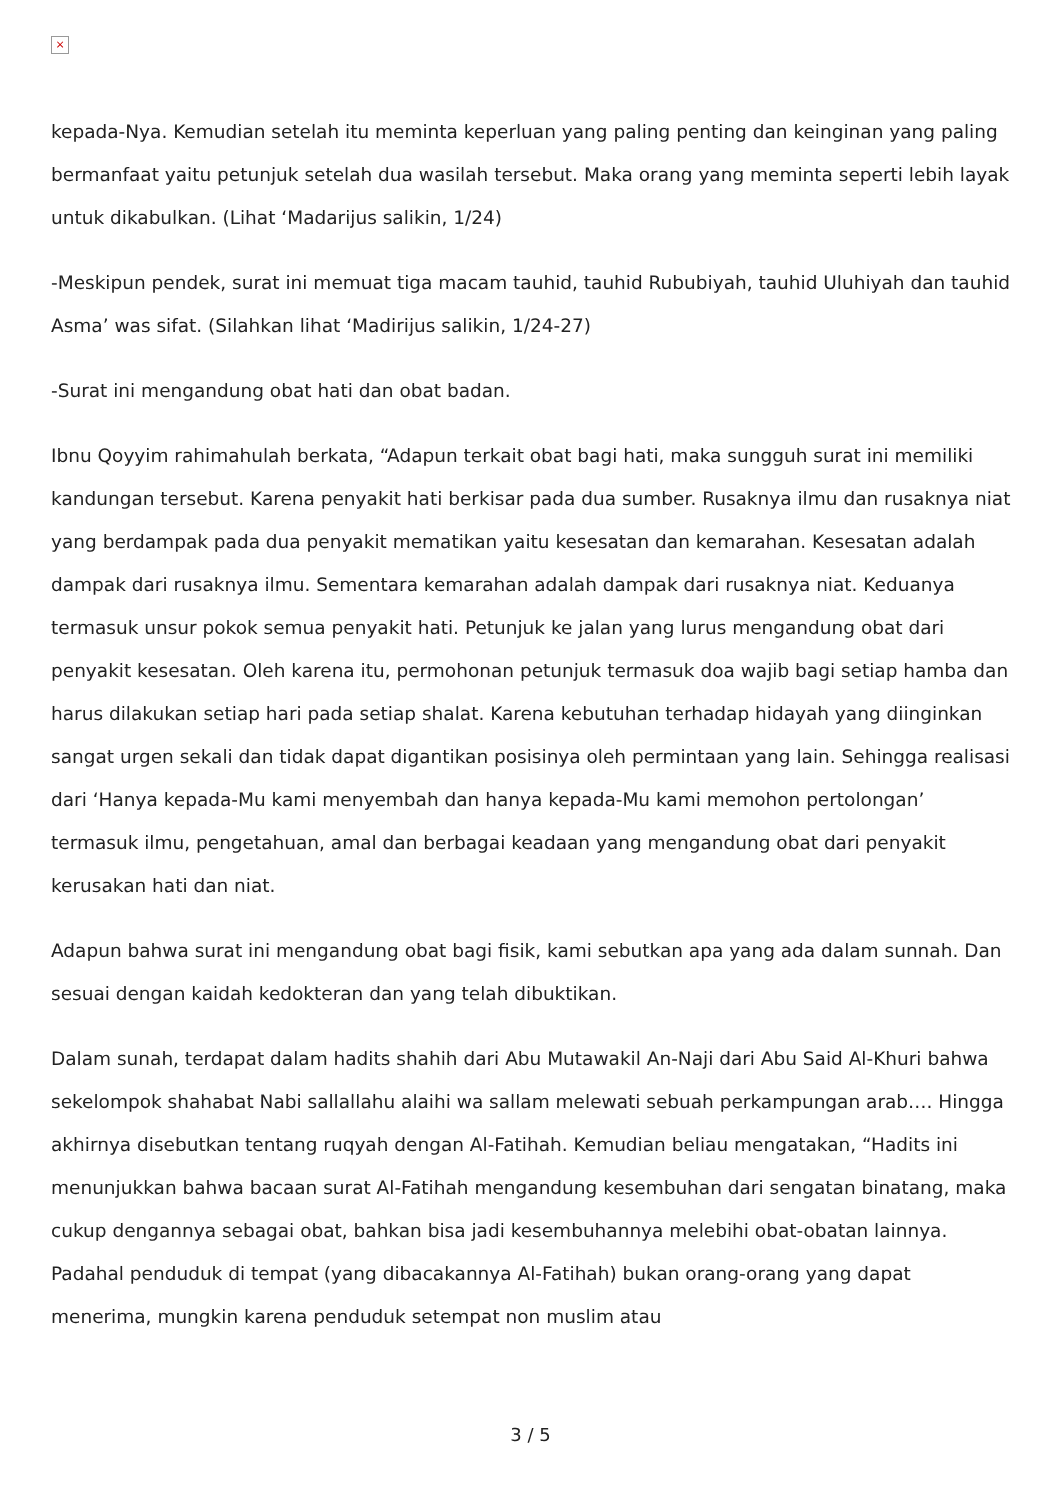×
kepada-Nya. Kemudian setelah itu meminta keperluan yang paling penting dan keinginan yang paling bermanfaat yaitu petunjuk setelah dua wasilah tersebut. Maka orang yang meminta seperti lebih layak untuk dikabulkan. (Lihat ‘Madarijus salikin, 1/24)
-Meskipun pendek, surat ini memuat tiga macam tauhid, tauhid Rububiyah, tauhid Uluhiyah dan tauhid Asma’ was sifat. (Silahkan lihat ‘Madirijus salikin, 1/24-27)
-Surat ini mengandung obat hati dan obat badan.
Ibnu Qoyyim rahimahulah berkata, “Adapun terkait obat bagi hati, maka sungguh surat ini memiliki kandungan tersebut. Karena penyakit hati berkisar pada dua sumber. Rusaknya ilmu dan rusaknya niat yang berdampak pada dua penyakit mematikan yaitu kesesatan dan kemarahan. Kesesatan adalah dampak dari rusaknya ilmu. Sementara kemarahan adalah dampak dari rusaknya niat. Keduanya termasuk unsur pokok semua penyakit hati. Petunjuk ke jalan yang lurus mengandung obat dari penyakit kesesatan. Oleh karena itu, permohonan petunjuk termasuk doa wajib bagi setiap hamba dan harus dilakukan setiap hari pada setiap shalat. Karena kebutuhan terhadap hidayah yang diinginkan sangat urgen sekali dan tidak dapat digantikan posisinya oleh permintaan yang lain. Sehingga realisasi dari ‘Hanya kepada-Mu kami menyembah dan hanya kepada-Mu kami memohon pertolongan’ termasuk ilmu, pengetahuan, amal dan berbagai keadaan yang mengandung obat dari penyakit kerusakan hati dan niat.
Adapun bahwa surat ini mengandung obat bagi fisik, kami sebutkan apa yang ada dalam sunnah. Dan sesuai dengan kaidah kedokteran dan yang telah dibuktikan.
Dalam sunah, terdapat dalam hadits shahih dari Abu Mutawakil An-Naji dari Abu Said Al-Khuri bahwa sekelompok shahabat Nabi sallallahu alaihi wa sallam melewati sebuah perkampungan arab…. Hingga akhirnya disebutkan tentang ruqyah dengan Al-Fatihah. Kemudian beliau mengatakan, “Hadits ini menunjukkan bahwa bacaan surat Al-Fatihah mengandung kesembuhan dari sengatan binatang, maka cukup dengannya sebagai obat, bahkan bisa jadi kesembuhannya melebihi obat-obatan lainnya. Padahal penduduk di tempat (yang dibacakannya Al-Fatihah) bukan orang-orang yang dapat menerima, mungkin karena penduduk setempat non muslim atau
3 / 5